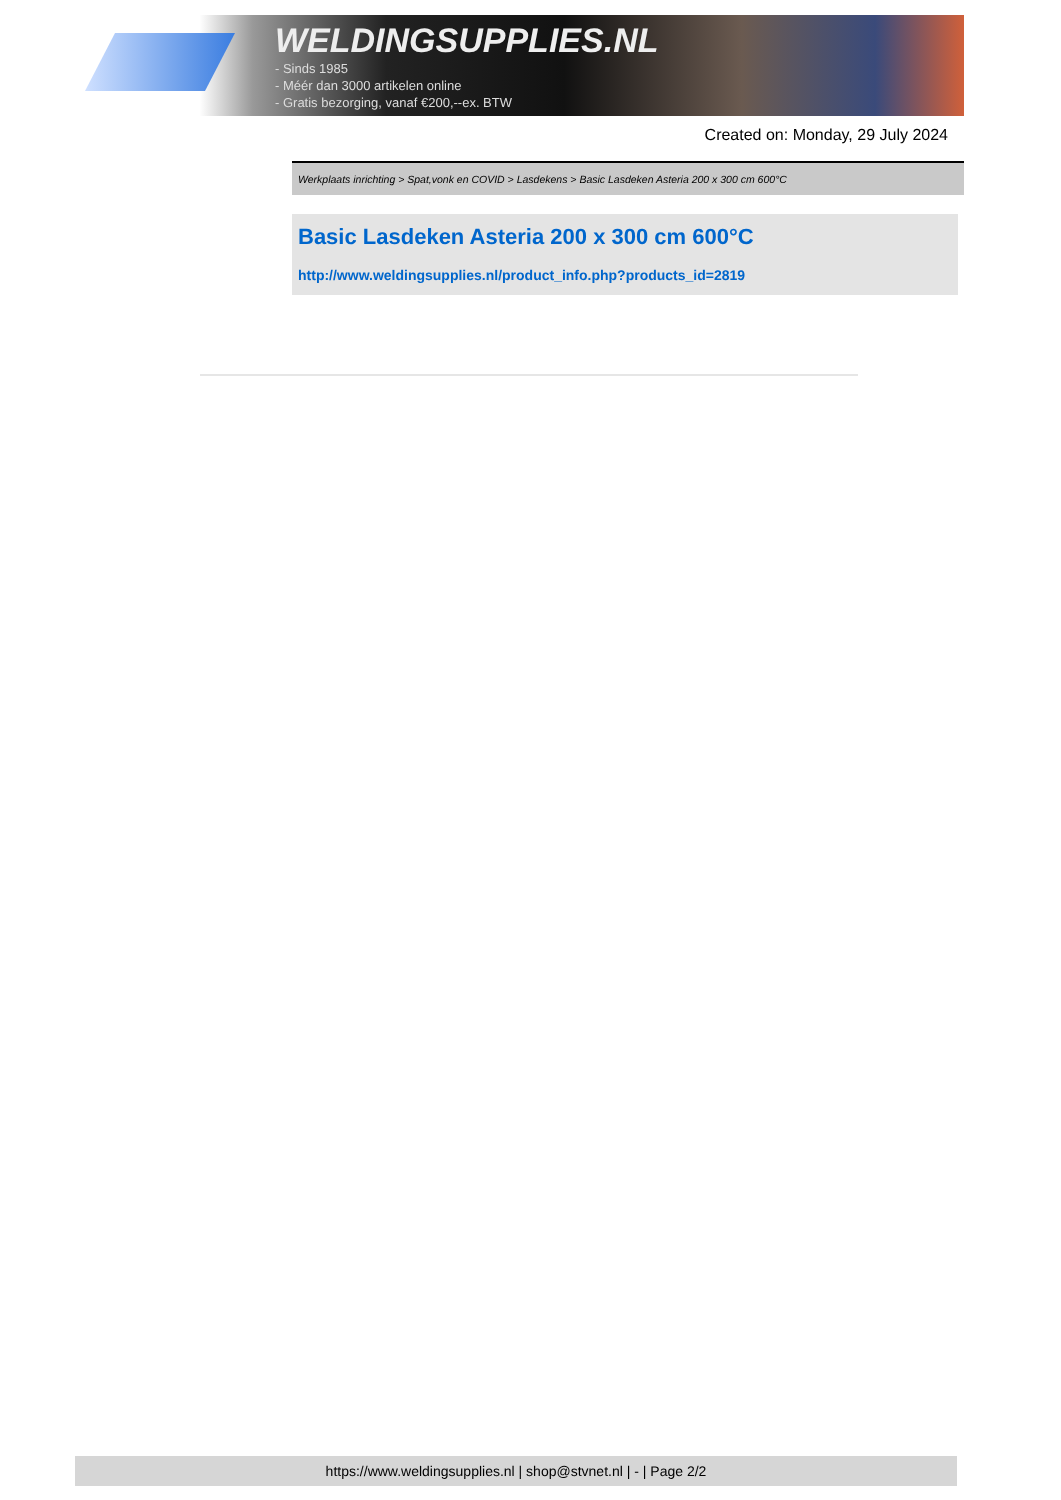WELDINGSUPPLIES.NL
- Sinds 1985
- Méér dan 3000 artikelen online
- Gratis bezorging, vanaf €200,--ex. BTW
Created on: Monday, 29 July 2024
Werkplaats inrichting > Spat,vonk en COVID > Lasdekens > Basic Lasdeken Asteria 200 x 300 cm 600°C
Basic Lasdeken Asteria 200 x 300 cm 600°C
http://www.weldingsupplies.nl/product_info.php?products_id=2819
https://www.weldingsupplies.nl | shop@stvnet.nl | - | Page 2/2